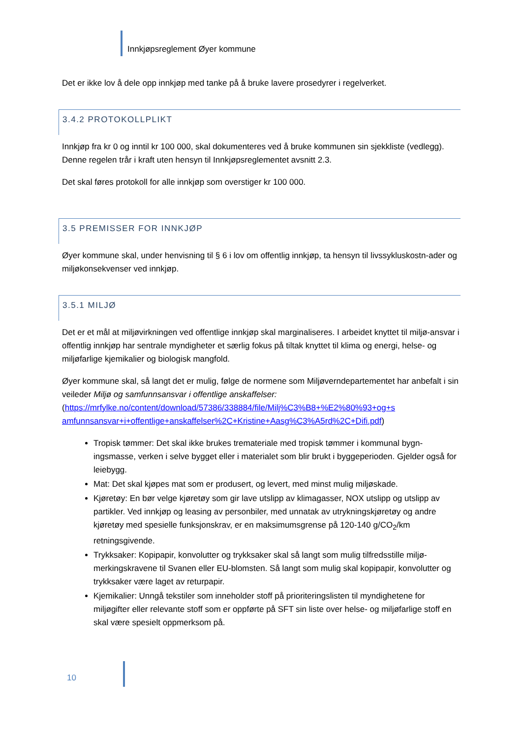Innkjøpsreglement Øyer kommune
Det er ikke lov å dele opp innkjøp med tanke på å bruke lavere prosedyrer i regelverket.
3.4.2 PROTOKOLLPLIKT
Innkjøp fra kr 0 og inntil kr 100 000, skal dokumenteres ved å bruke kommunen sin sjekkliste (vedlegg). Denne regelen trår i kraft uten hensyn til Innkjøpsreglementet avsnitt 2.3.
Det skal føres protokoll for alle innkjøp som overstiger kr 100 000.
3.5 PREMISSER FOR INNKJØP
Øyer kommune skal, under henvisning til § 6 i lov om offentlig innkjøp, ta hensyn til livssykluskostn-ader og miljøkonsekvenser ved innkjøp.
3.5.1 MILJØ
Det er et mål at miljøvirkningen ved offentlige innkjøp skal marginaliseres. I arbeidet knyttet til miljø-ansvar i offentlig innkjøp har sentrale myndigheter et særlig fokus på tiltak knyttet til klima og energi, helse- og miljøfarlige kjemikalier og biologisk mangfold.
Øyer kommune skal, så langt det er mulig, følge de normene som Miljøverndepartementet har anbefalt i sin veileder Miljø og samfunnsansvar i offentlige anskaffelser: (https://mrfylke.no/content/download/57386/338884/file/Milj%C3%B8+%E2%80%93+og+s amfunnsansvar+i+offentlige+anskaffelser%2C+Kristine+Aasg%C3%A5rd%2C+Difi.pdf)
Tropisk tømmer: Det skal ikke brukes tremateriale med tropisk tømmer i kommunal bygn-ingsmasse, verken i selve bygget eller i materialet som blir brukt i byggeperioden. Gjelder også for leiebygg.
Mat: Det skal kjøpes mat som er produsert, og levert, med minst mulig miljøskade.
Kjøretøy: En bør velge kjøretøy som gir lave utslipp av klimagasser, NOX utslipp og utslipp av partikler. Ved innkjøp og leasing av personbiler, med unnatak av utrykningskjøretøy og andre kjøretøy med spesielle funksjonskrav, er en maksimumsgrense på 120-140 g/CO<sub>2</sub>/km retningsgivende.
Trykksaker: Kopipapir, konvolutter og trykksaker skal så langt som mulig tilfredsstille miljø-merkingskravene til Svanen eller EU-blomsten. Så langt som mulig skal kopipapir, konvolutter og trykksaker være laget av returpapir.
Kjemikalier: Unngå tekstiler som inneholder stoff på prioriteringslisten til myndighetene for miljøgifter eller relevante stoff som er oppførte på SFT sin liste over helse- og miljøfarlige stoff en skal være spesielt oppmerksom på.
10